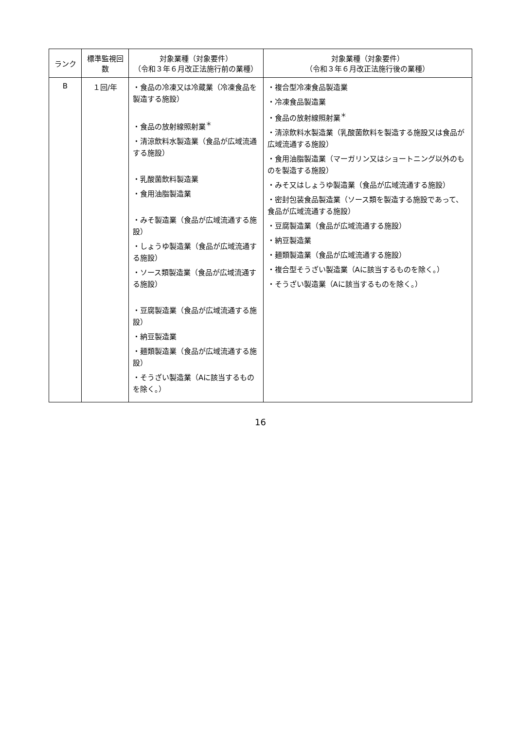| ランク | 標準監視回数 | 対象業種（対象要件） （令和３年６月改正法施行前の業種） | 対象業種（対象要件） （令和３年６月改正法施行後の業種） |
| --- | --- | --- | --- |
| B | １回/年 | ・食品の冷凍又は冷蔵業（冷凍食品を製造する施設） ・食品の放射線照射業<sup>＊</sup> ・清涼飲料水製造業（食品が広域流通する施設） ・乳酸菌飲料製造業 ・食用油脂製造業 ・みそ製造業（食品が広域流通する施設） ・しょうゆ製造業（食品が広域流通する施設） ・ソース類製造業（食品が広域流通する施設） ・豆腐製造業（食品が広域流通する施設） ・納豆製造業 ・麺類製造業（食品が広域流通する施設） ・そうざい製造業（Aに該当するものを除く。） | ・複合型冷凍食品製造業 ・冷凍食品製造業 ・食品の放射線照射業<sup>＊</sup> ・清涼飲料水製造業（乳酸菌飲料を製造する施設又は食品が広域流通する施設） ・食用油脂製造業（マーガリン又はショートニング以外のものを製造する施設） ・みそ又はしょうゆ製造業（食品が広域流通する施設） ・密封包装食品製造業（ソース類を製造する施設であって、食品が広域流通する施設） ・豆腐製造業（食品が広域流通する施設） ・納豆製造業 ・麺類製造業（食品が広域流通する施設） ・複合型そうざい製造業（Aに該当するものを除く。） ・そうざい製造業（Aに該当するものを除く。） |
16